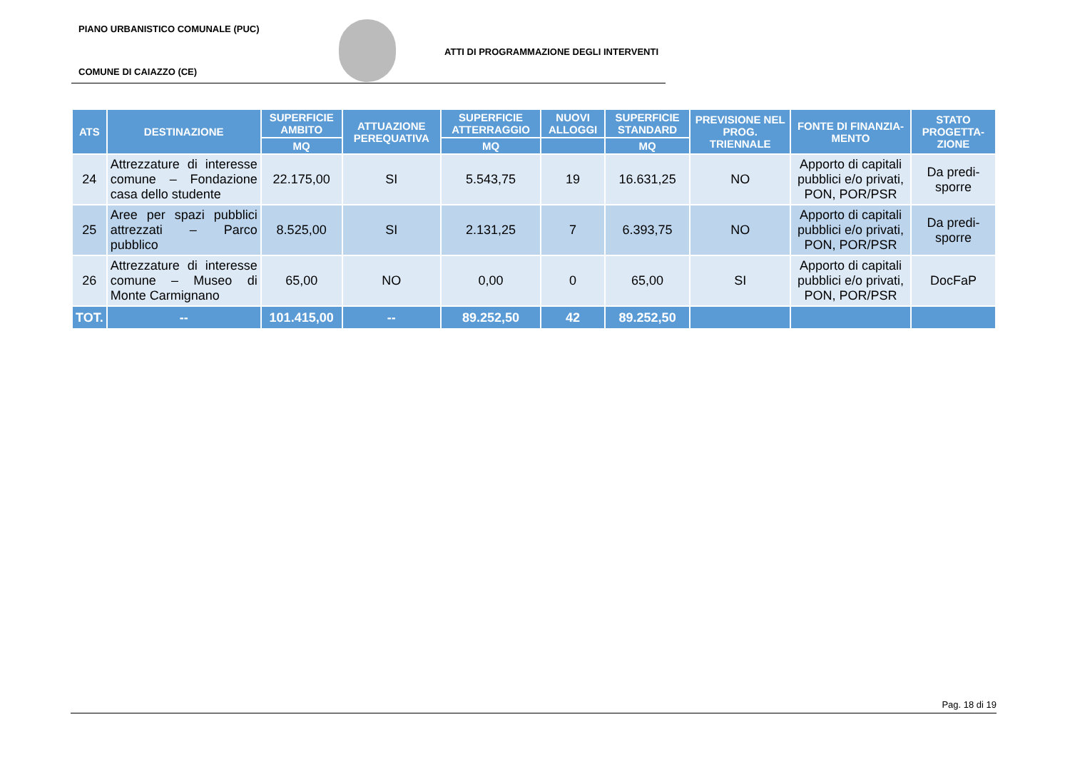PIANO URBANISTICO COMUNALE (PUC)
ATTI DI PROGRAMMAZIONE DEGLI INTERVENTI
COMUNE DI CAIAZZO (CE)
| ATS | DESTINAZIONE | SUPERFICIE AMBITO | ATTUAZIONE PEREQUATIVA | SUPERFICIE ATTERRAGGIO | NUOVI ALLOGGI | SUPERFICIE STANDARD | PREVISIONE NEL PROG. TRIENNALE | FONTE DI FINANZIA-MENTO | STATO PROGETTA-ZIONE |
| --- | --- | --- | --- | --- | --- | --- | --- | --- | --- |
| | | MQ | | MQ | | MQ | | | |
| 24 | Attrezzature di interesse comune – Fondazione casa dello studente | 22.175,00 | SI | 5.543,75 | 19 | 16.631,25 | NO | Apporto di capitali pubblici e/o privati, PON, POR/PSR | Da predi-sporre |
| 25 | Aree per spazi pubblici attrezzati – Parco pubblico | 8.525,00 | SI | 2.131,25 | 7 | 6.393,75 | NO | Apporto di capitali pubblici e/o privati, PON, POR/PSR | Da predi-sporre |
| 26 | Attrezzature di interesse comune – Museo di Monte Carmignano | 65,00 | NO | 0,00 | 0 | 65,00 | SI | Apporto di capitali pubblici e/o privati, PON, POR/PSR | DocFaP |
| TOT. | -- | 101.415,00 | -- | 89.252,50 | 42 | 89.252,50 | | | |
Pag. 18 di 19